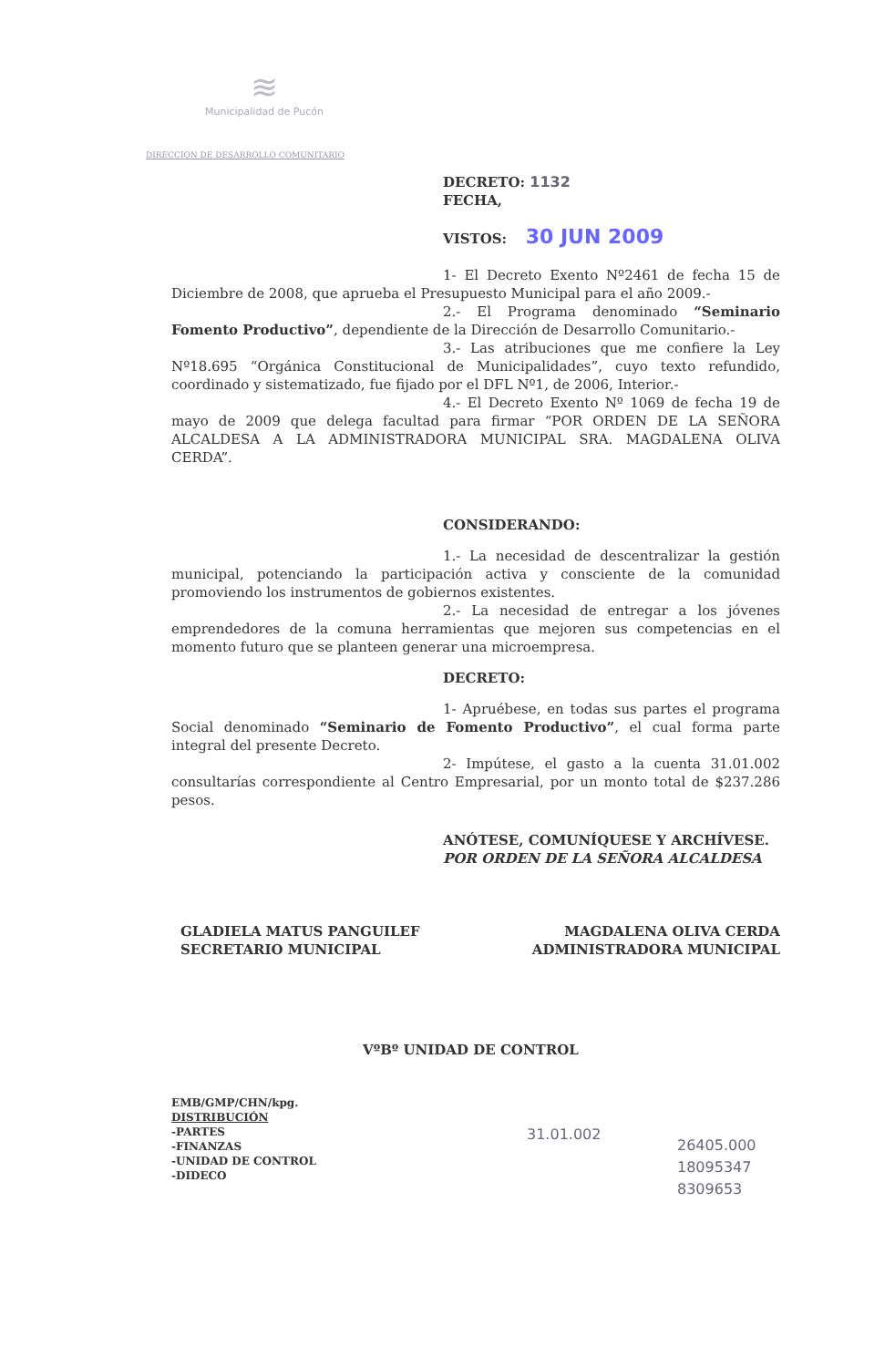≋
Municipalidad de Pucón
DIRECCION DE DESARROLLO COMUNITARIO
DECRETO: 1132
FECHA,
VISTOS: 30 JUN 2009
1- El Decreto Exento Nº2461 de fecha 15 de Diciembre de 2008, que aprueba el Presupuesto Municipal para el año 2009.-
2.- El Programa denominado “Seminario Fomento Productivo”, dependiente de la Dirección de Desarrollo Comunitario.-
3.- Las atribuciones que me confiere la Ley Nº18.695 “Orgánica Constitucional de Municipalidades”, cuyo texto refundido, coordinado y sistematizado, fue fijado por el DFL Nº1, de 2006, Interior.-
4.- El Decreto Exento Nº 1069 de fecha 19 de mayo de 2009 que delega facultad para firmar “POR ORDEN DE LA SEÑORA ALCALDESA A LA ADMINISTRADORA MUNICIPAL SRA. MAGDALENA OLIVA CERDA”.
CONSIDERANDO:
1.- La necesidad de descentralizar la gestión municipal, potenciando la participación activa y consciente de la comunidad promoviendo los instrumentos de gobiernos existentes.
2.- La necesidad de entregar a los jóvenes emprendedores de la comuna herramientas que mejoren sus competencias en el momento futuro que se planteen generar una microempresa.
DECRETO:
1- Apruébese, en todas sus partes el programa Social denominado “Seminario de Fomento Productivo”, el cual forma parte integral del presente Decreto.
2- Impútese, el gasto a la cuenta 31.01.002 consultarías correspondiente al Centro Empresarial, por un monto total de $237.286 pesos.
ANÓTESE, COMUNÍQUESE Y ARCHÍVESE.
POR ORDEN DE LA SEÑORA ALCALDESA
GLADIELA MATUS PANGUILEF
SECRETARIO MUNICIPAL
MAGDALENA OLIVA CERDA
ADMINISTRADORA MUNICIPAL
VºBº UNIDAD DE CONTROL
EMB/GMP/CHN/kpg.
DISTRIBUCIÓN
-PARTES
-FINANZAS
-UNIDAD DE CONTROL
-DIDECO
31.01.002
26405.000
18095347
8309653